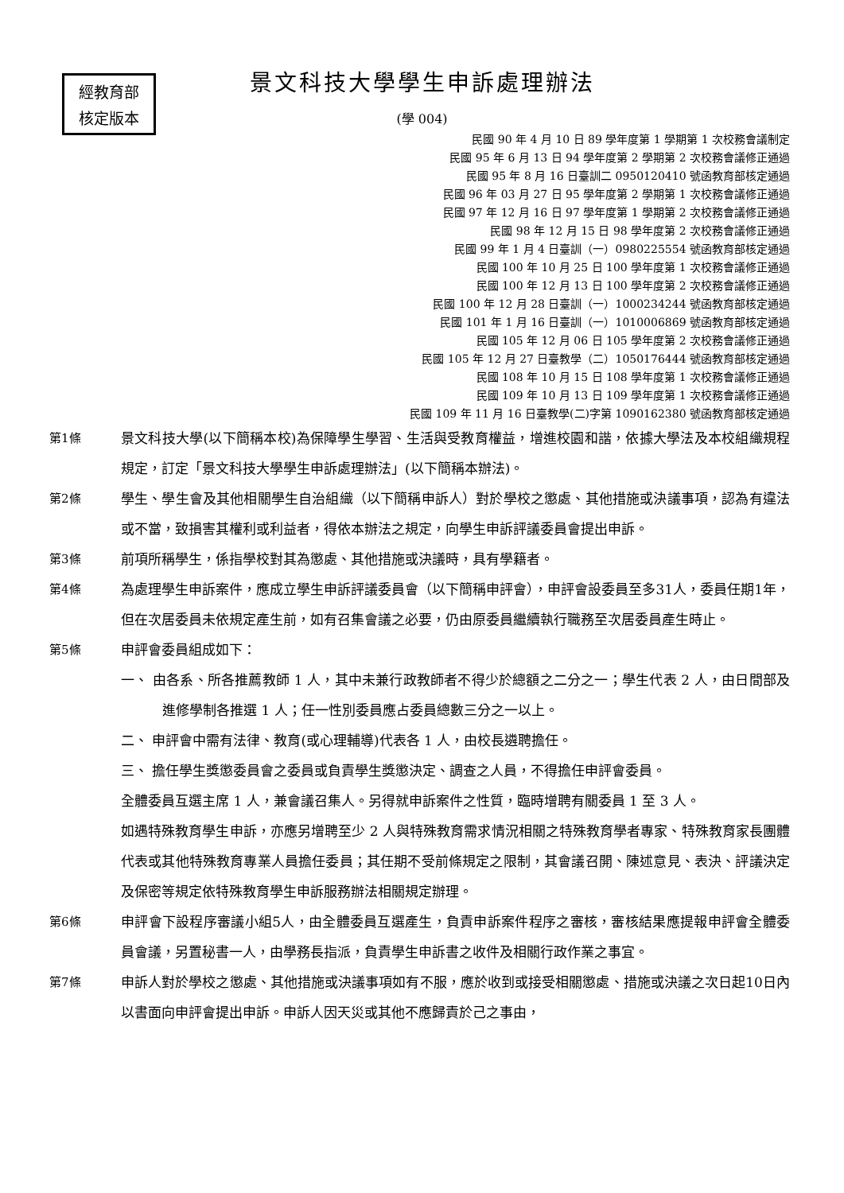經教育部
核定版本
景文科技大學學生申訴處理辦法
(學 004)
民國 90 年 4 月 10 日 89 學年度第 1 學期第 1 次校務會議制定
民國 95 年 6 月 13 日 94 學年度第 2 學期第 2 次校務會議修正通過
民國 95 年 8 月 16 日臺訓二 0950120410 號函教育部核定通過
民國 96 年 03 月 27 日 95 學年度第 2 學期第 1 次校務會議修正通過
民國 97 年 12 月 16 日 97 學年度第 1 學期第 2 次校務會議修正通過
民國 98 年 12 月 15 日 98 學年度第 2 次校務會議修正通過
民國 99 年 1 月 4 日臺訓（一）0980225554 號函教育部核定通過
民國 100 年 10 月 25 日 100 學年度第 1 次校務會議修正通過
民國 100 年 12 月 13 日 100 學年度第 2 次校務會議修正通過
民國 100 年 12 月 28 日臺訓（一）1000234244 號函教育部核定通過
民國 101 年 1 月 16 日臺訓（一）1010006869 號函教育部核定通過
民國 105 年 12 月 06 日 105 學年度第 2 次校務會議修正通過
民國 105 年 12 月 27 日臺教學（二）1050176444 號函教育部核定通過
民國 108 年 10 月 15 日 108 學年度第 1 次校務會議修正通過
民國 109 年 10 月 13 日 109 學年度第 1 次校務會議修正通過
民國 109 年 11 月 16 日臺教學(二)字第 1090162380 號函教育部核定通過
第1條 景文科技大學(以下簡稱本校)為保障學生學習、生活與受教育權益，增進校園和諧，依據大學法及本校組織規程規定，訂定「景文科技大學學生申訴處理辦法」(以下簡稱本辦法)。
第2條 學生、學生會及其他相關學生自治組織（以下簡稱申訴人）對於學校之懲處、其他措施或決議事項，認為有違法或不當，致損害其權利或利益者，得依本辦法之規定，向學生申訴評議委員會提出申訴。
第3條 前項所稱學生，係指學校對其為懲處、其他措施或決議時，具有學籍者。
第4條 為處理學生申訴案件，應成立學生申訴評議委員會（以下簡稱申評會），申評會設委員至多31人，委員任期1年，但在次居委員未依規定產生前，如有召集會議之必要，仍由原委員繼續執行職務至次居委員產生時止。
第5條 申評會委員組成如下：
一、 由各系、所各推薦教師 1 人，其中未兼行政教師者不得少於總額之二分之一；學生代表 2 人，由日間部及進修學制各推選 1 人；任一性別委員應占委員總數三分之一以上。
二、 申評會中需有法律、教育(或心理輔導)代表各 1 人，由校長遴聘擔任。
三、 擔任學生獎懲委員會之委員或負責學生獎懲決定、調查之人員，不得擔任申評會委員。
全體委員互選主席 1 人，兼會議召集人。另得就申訴案件之性質，臨時增聘有關委員 1 至 3 人。
如遇特殊教育學生申訴，亦應另增聘至少 2 人與特殊教育需求情況相關之特殊教育學者專家、特殊教育家長團體代表或其他特殊教育專業人員擔任委員；其任期不受前條規定之限制，其會議召開、陳述意見、表決、評議決定及保密等規定依特殊教育學生申訴服務辦法相關規定辦理。
第6條 申評會下設程序審議小組5人，由全體委員互選產生，負責申訴案件程序之審核，審核結果應提報申評會全體委員會議，另置秘書一人，由學務長指派，負責學生申訴書之收件及相關行政作業之事宜。
第7條 申訴人對於學校之懲處、其他措施或決議事項如有不服，應於收到或接受相關懲處、措施或決議之次日起10日內以書面向申評會提出申訴。申訴人因天災或其他不應歸責於己之事由，